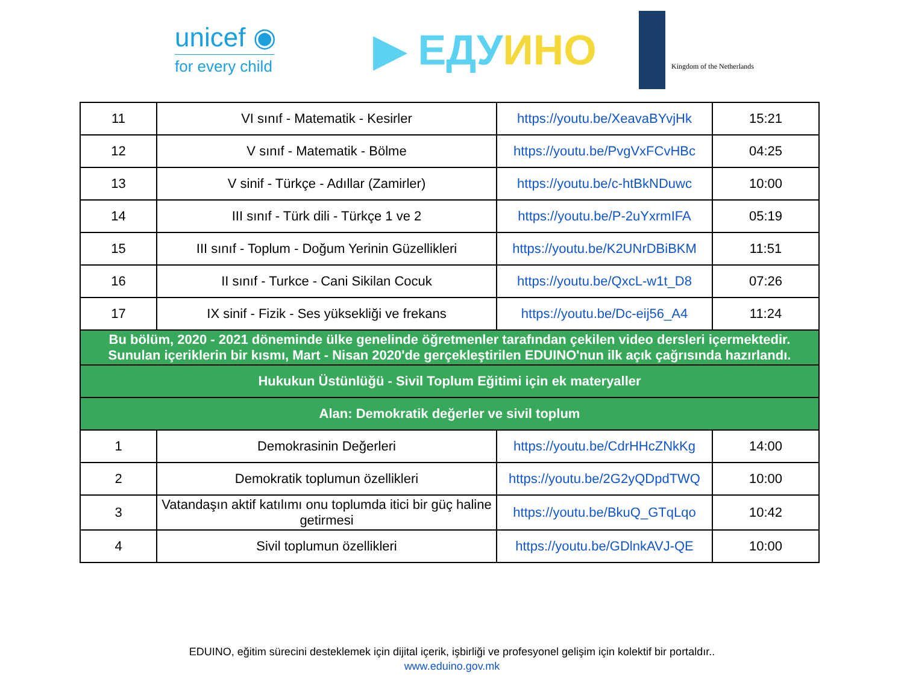unicef ◉
for every child
▶ ЕДУИНО
Kingdom of the Netherlands
| 11 | VI sınıf - Matematik - Kesirler | https://youtu.be/XeavaBYvjHk | 15:21 |
| 12 | V sınıf - Matematik - Bölme | https://youtu.be/PvgVxFCvHBc | 04:25 |
| 13 | V sinif - Türkçe - Adıllar (Zamirler) | https://youtu.be/c-htBkNDuwc | 10:00 |
| 14 | III sınıf - Türk dili - Türkçe 1 ve 2 | https://youtu.be/P-2uYxrmIFA | 05:19 |
| 15 | III sınıf - Toplum - Doğum Yerinin Güzellikleri | https://youtu.be/K2UNrDBiBKM | 11:51 |
| 16 | II sınıf - Turkce - Cani Sikilan Cocuk | https://youtu.be/QxcL-w1t_D8 | 07:26 |
| 17 | IX sinif - Fizik - Ses yüksekliği ve frekans | https://youtu.be/Dc-eij56_A4 | 11:24 |
| Bu bölüm, 2020 - 2021 döneminde ülke genelinde öğretmenler tarafından çekilen video dersleri içermektedir. Sunulan içeriklerin bir kısmı, Mart - Nisan 2020'de gerçekleştirilen EDUINO'nun ilk açık çağrısında hazırlandı. | | | |
| Hukukun Üstünlüğü - Sivil Toplum Eğitimi için ek materyaller | | | |
| Alan: Demokratik değerler ve sivil toplum | | | |
| 1 | Demokrasinin Değerleri | https://youtu.be/CdrHHcZNkKg | 14:00 |
| 2 | Demokratik toplumun özellikleri | https://youtu.be/2G2yQDpdTWQ | 10:00 |
| 3 | Vatandaşın aktif katılımı onu toplumda itici bir güç haline getirmesi | https://youtu.be/BkuQ_GTqLqo | 10:42 |
| 4 | Sivil toplumun özellikleri | https://youtu.be/GDlnkAVJ-QE | 10:00 |
EDUINO, eğitim sürecini desteklemek için dijital içerik, işbirliği ve profesyonel gelişim için kolektif bir portaldır..
www.eduino.gov.mk